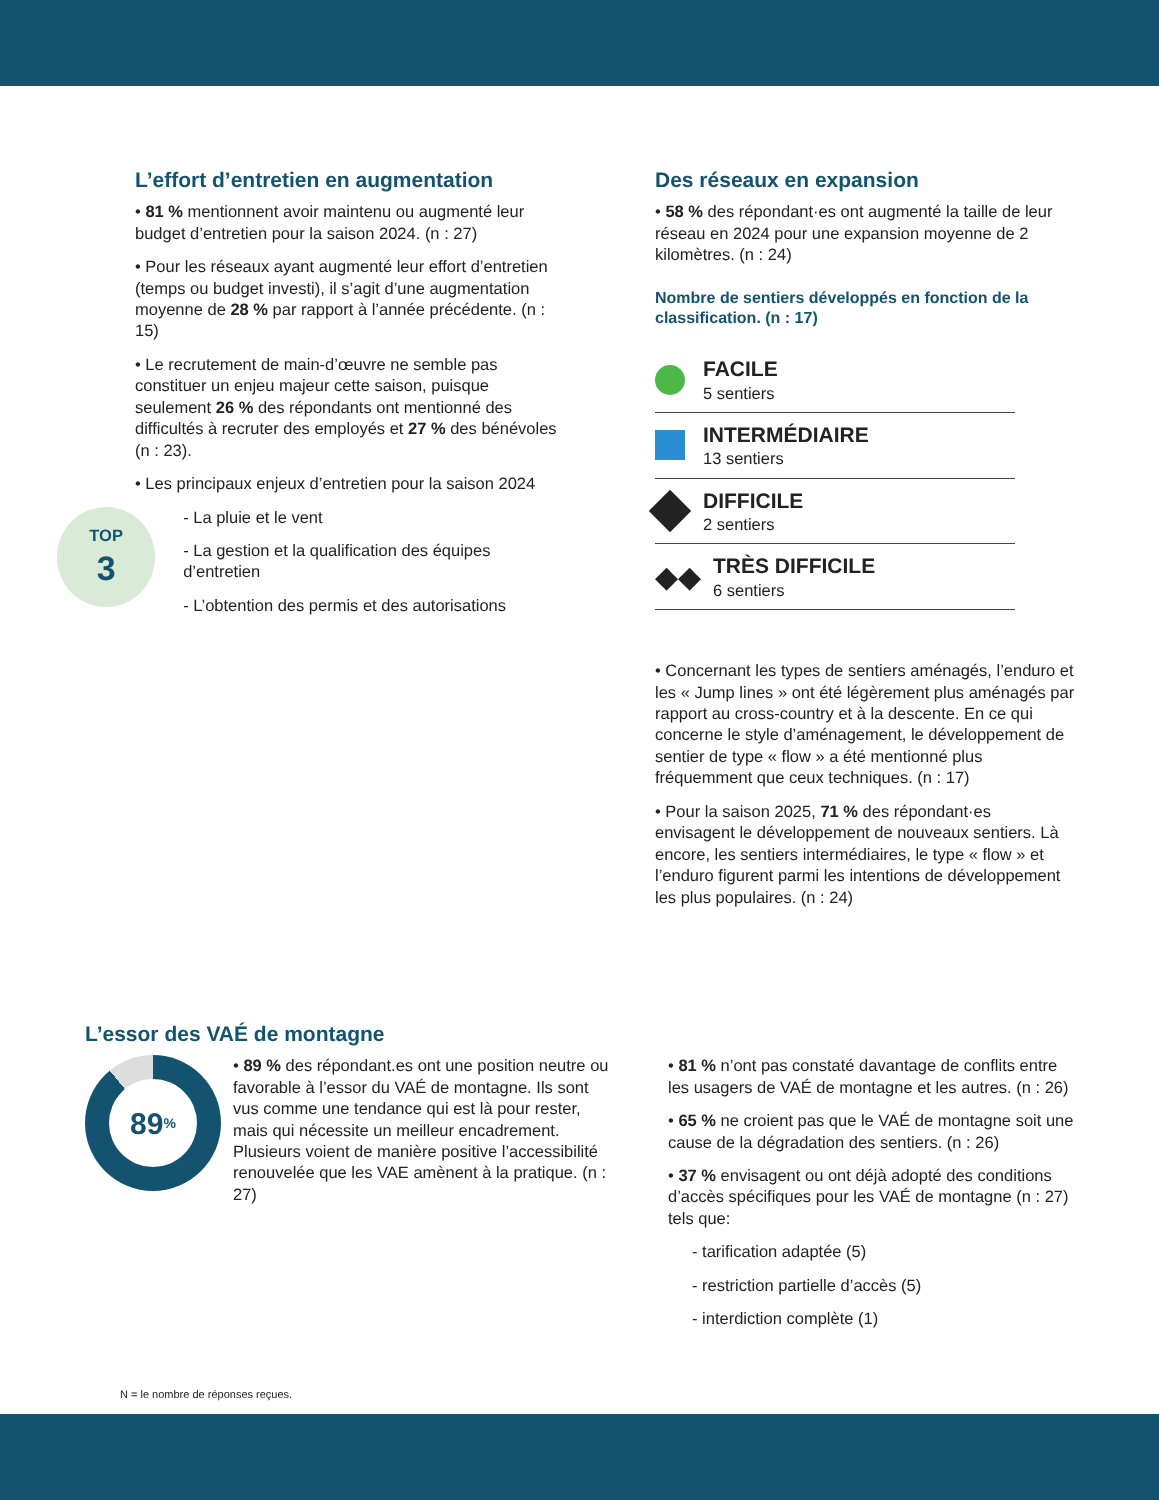L’effort d’entretien en augmentation
• 81 % mentionnent avoir maintenu ou augmenté leur budget d’entretien pour la saison 2024. (n : 27)
• Pour les réseaux ayant augmenté leur effort d’entretien (temps ou budget investi), il s’agit d’une augmentation moyenne de 28 % par rapport à l’année précédente. (n : 15)
• Le recrutement de main-d’œuvre ne semble pas constituer un enjeu majeur cette saison, puisque seulement 26 % des répondants ont mentionné des difficultés à recruter des employés et 27 % des bénévoles (n : 23).
• Les principaux enjeux d’entretien pour la saison 2024
TOP
3
- La pluie et le vent
- La gestion et la qualification des équipes d’entretien
- L’obtention des permis et des autorisations
Des réseaux en expansion
• 58 % des répondant·es ont augmenté la taille de leur réseau en 2024 pour une expansion moyenne de 2 kilomètres. (n : 24)
Nombre de sentiers développés en fonction de la classification. (n : 17)
FACILE
5 sentiers
INTERMÉDIAIRE
13 sentiers
DIFFICILE
2 sentiers
◆◆
TRÈS DIFFICILE
6 sentiers
• Concernant les types de sentiers aménagés, l’enduro et les « Jump lines » ont été légèrement plus aménagés par rapport au cross-country et à la descente. En ce qui concerne le style d’aménagement, le développement de sentier de type « flow » a été mentionné plus fréquemment que ceux techniques. (n : 17)
• Pour la saison 2025, 71 % des répondant·es envisagent le développement de nouveaux sentiers. Là encore, les sentiers intermédiaires, le type « flow » et l’enduro figurent parmi les intentions de développement les plus populaires. (n : 24)
L’essor des VAÉ de montagne
89<sup>%</sup>
• 89 % des répondant.es ont une position neutre ou favorable à l’essor du VAÉ de montagne. Ils sont vus comme une tendance qui est là pour rester, mais qui nécessite un meilleur encadrement. Plusieurs voient de manière positive l’accessibilité renouvelée que les VAE amènent à la pratique. (n : 27)
• 81 % n’ont pas constaté davantage de conflits entre les usagers de VAÉ de montagne et les autres. (n : 26)
• 65 % ne croient pas que le VAÉ de montagne soit une cause de la dégradation des sentiers. (n : 26)
• 37 % envisagent ou ont déjà adopté des conditions d’accès spécifiques pour les VAÉ de montagne (n : 27) tels que:
- tarification adaptée (5)
- restriction partielle d’accès (5)
- interdiction complète (1)
N = le nombre de réponses reçues.